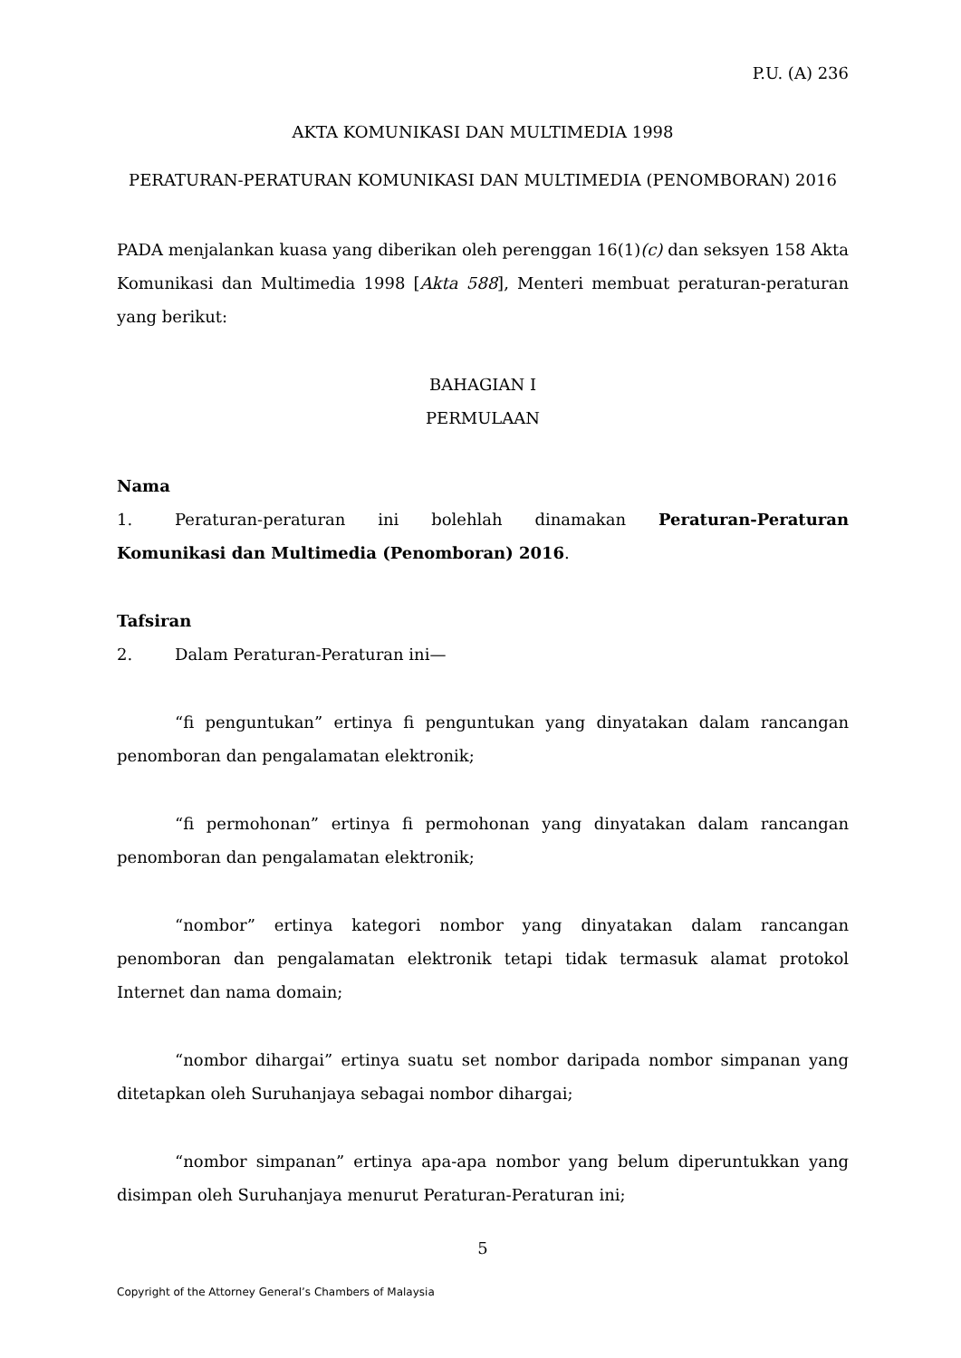P.U. (A) 236
AKTA KOMUNIKASI DAN MULTIMEDIA 1998
PERATURAN-PERATURAN KOMUNIKASI DAN MULTIMEDIA (PENOMBORAN) 2016
PADA menjalankan kuasa yang diberikan oleh perenggan 16(1)(c) dan seksyen 158 Akta Komunikasi dan Multimedia 1998 [Akta 588], Menteri membuat peraturan-peraturan yang berikut:
BAHAGIAN I
PERMULAAN
Nama
1. Peraturan-peraturan ini bolehlah dinamakan Peraturan-Peraturan Komunikasi dan Multimedia (Penomboran) 2016.
Tafsiran
2. Dalam Peraturan-Peraturan ini—
“fi penguntukan” ertinya fi penguntukan yang dinyatakan dalam rancangan penomboran dan pengalamatan elektronik;
“fi permohonan” ertinya fi permohonan yang dinyatakan dalam rancangan penomboran dan pengalamatan elektronik;
“nombor” ertinya kategori nombor yang dinyatakan dalam rancangan penomboran dan pengalamatan elektronik tetapi tidak termasuk alamat protokol Internet dan nama domain;
“nombor dihargai” ertinya suatu set nombor daripada nombor simpanan yang ditetapkan oleh Suruhanjaya sebagai nombor dihargai;
“nombor simpanan” ertinya apa-apa nombor yang belum diperuntukkan yang disimpan oleh Suruhanjaya menurut Peraturan-Peraturan ini;
5
Copyright of the Attorney General’s Chambers of Malaysia